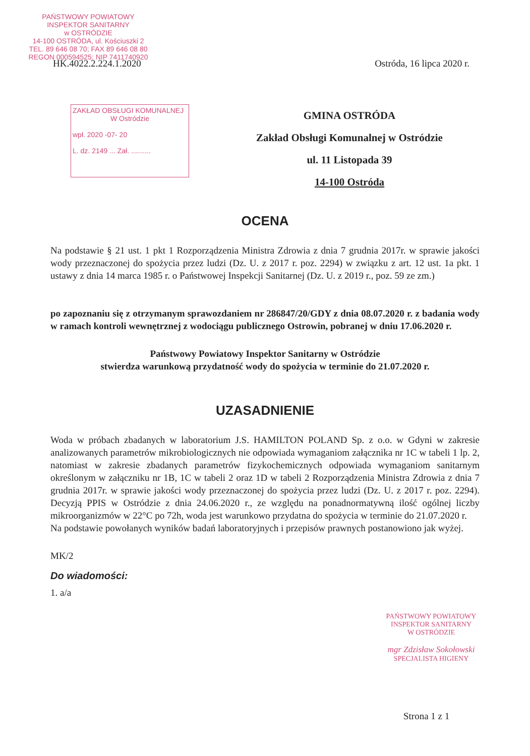PAŃSTWOWY POWIATOWY
INSPEKTOR SANITARNY
w OSTRÓDZIE
14-100 OSTRÓDA, ul. Kościuszki 2
TEL. 89 646 08 70; FAX 89 646 08 80
REGON 000594525; NIP 7411740920
HK.4022.2.224.1.2020 Ostróda, 16 lipca 2020 r.
ZAKŁAD OBSŁUGI KOMUNALNEJ
W Ostródzie
wpł. 2020 -07- 20
L. dz. 2149 ... Zał. ..........
GMINA OSTRÓDA
Zakład Obsługi Komunalnej w Ostródzie
ul. 11 Listopada 39
14-100 Ostróda
OCENA
Na podstawie § 21 ust. 1 pkt 1 Rozporządzenia Ministra Zdrowia z dnia 7 grudnia 2017r. w sprawie jakości wody przeznaczonej do spożycia przez ludzi (Dz. U. z 2017 r. poz. 2294) w związku z art. 12 ust. 1a pkt. 1 ustawy z dnia 14 marca 1985 r. o Państwowej Inspekcji Sanitarnej (Dz. U. z 2019 r., poz. 59 ze zm.)
po zapoznaniu się z otrzymanym sprawozdaniem nr 286847/20/GDY z dnia 08.07.2020 r. z badania wody w ramach kontroli wewnętrznej z wodociągu publicznego Ostrowin, pobranej w dniu 17.06.2020 r.
Państwowy Powiatowy Inspektor Sanitarny w Ostródzie
stwierdza warunkową przydatność wody do spożycia w terminie do 21.07.2020 r.
UZASADNIENIE
Woda w próbach zbadanych w laboratorium J.S. HAMILTON POLAND Sp. z o.o. w Gdyni w zakresie analizowanych parametrów mikrobiologicznych nie odpowiada wymaganiom załącznika nr 1C w tabeli 1 lp. 2, natomiast w zakresie zbadanych parametrów fizykochemicznych odpowiada wymaganiom sanitarnym określonym w załączniku nr 1B, 1C w tabeli 2 oraz 1D w tabeli 2 Rozporządzenia Ministra Zdrowia z dnia 7 grudnia 2017r. w sprawie jakości wody przeznaczonej do spożycia przez ludzi (Dz. U. z 2017 r. poz. 2294). Decyzją PPIS w Ostródzie z dnia 24.06.2020 r., ze względu na ponadnormatywną ilość ogólnej liczby mikroorganizmów w 22°C po 72h, woda jest warunkowo przydatna do spożycia w terminie do 21.07.2020 r.
Na podstawie powołanych wyników badań laboratoryjnych i przepisów prawnych postanowiono jak wyżej.
MK/2
Do wiadomości:
1. a/a
PAŃSTWOWY POWIATOWY
INSPEKTOR SANITARNY
W OSTRÓDZIE
mgr Zdzisław Sokołowski
SPECJALISTA HIGIENY
Strona 1 z 1